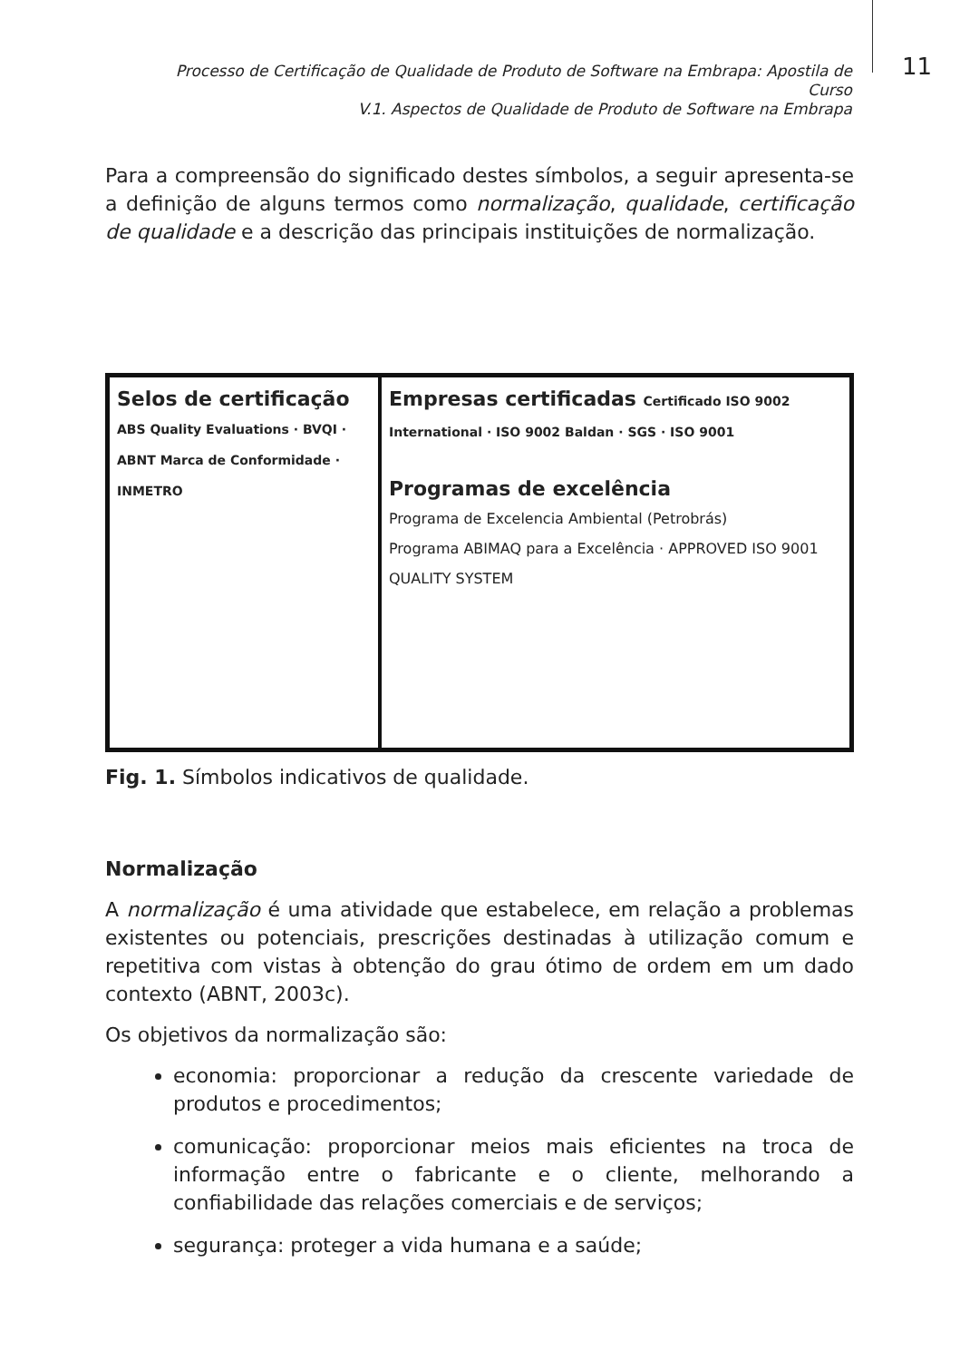Processo de Certificação de Qualidade de Produto de Software na Embrapa: Apostila de Curso
V.1. Aspectos de Qualidade de Produto de Software na Embrapa
11
Para a compreensão do significado destes símbolos, a seguir apresenta-se a definição de alguns termos como normalização, qualidade, certificação de qualidade e a descrição das principais instituições de normalização.
Selos de certificação
ABS Quality Evaluations · BVQI · ABNT Marca de Conformidade · INMETRO
Empresas certificadas Certificado ISO 9002 International · ISO 9002 Baldan · SGS · ISO 9001
Programas de excelência
Programa de Excelencia Ambiental (Petrobrás)
Programa ABIMAQ para a Excelência · APPROVED ISO 9001 QUALITY SYSTEM
Fig. 1. Símbolos indicativos de qualidade.
Normalização
A normalização é uma atividade que estabelece, em relação a problemas existentes ou potenciais, prescrições destinadas à utilização comum e repetitiva com vistas à obtenção do grau ótimo de ordem em um dado contexto (ABNT, 2003c).
Os objetivos da normalização são:
economia: proporcionar a redução da crescente variedade de produtos e procedimentos;
comunicação: proporcionar meios mais eficientes na troca de informação entre o fabricante e o cliente, melhorando a confiabilidade das relações comerciais e de serviços;
segurança: proteger a vida humana e a saúde;